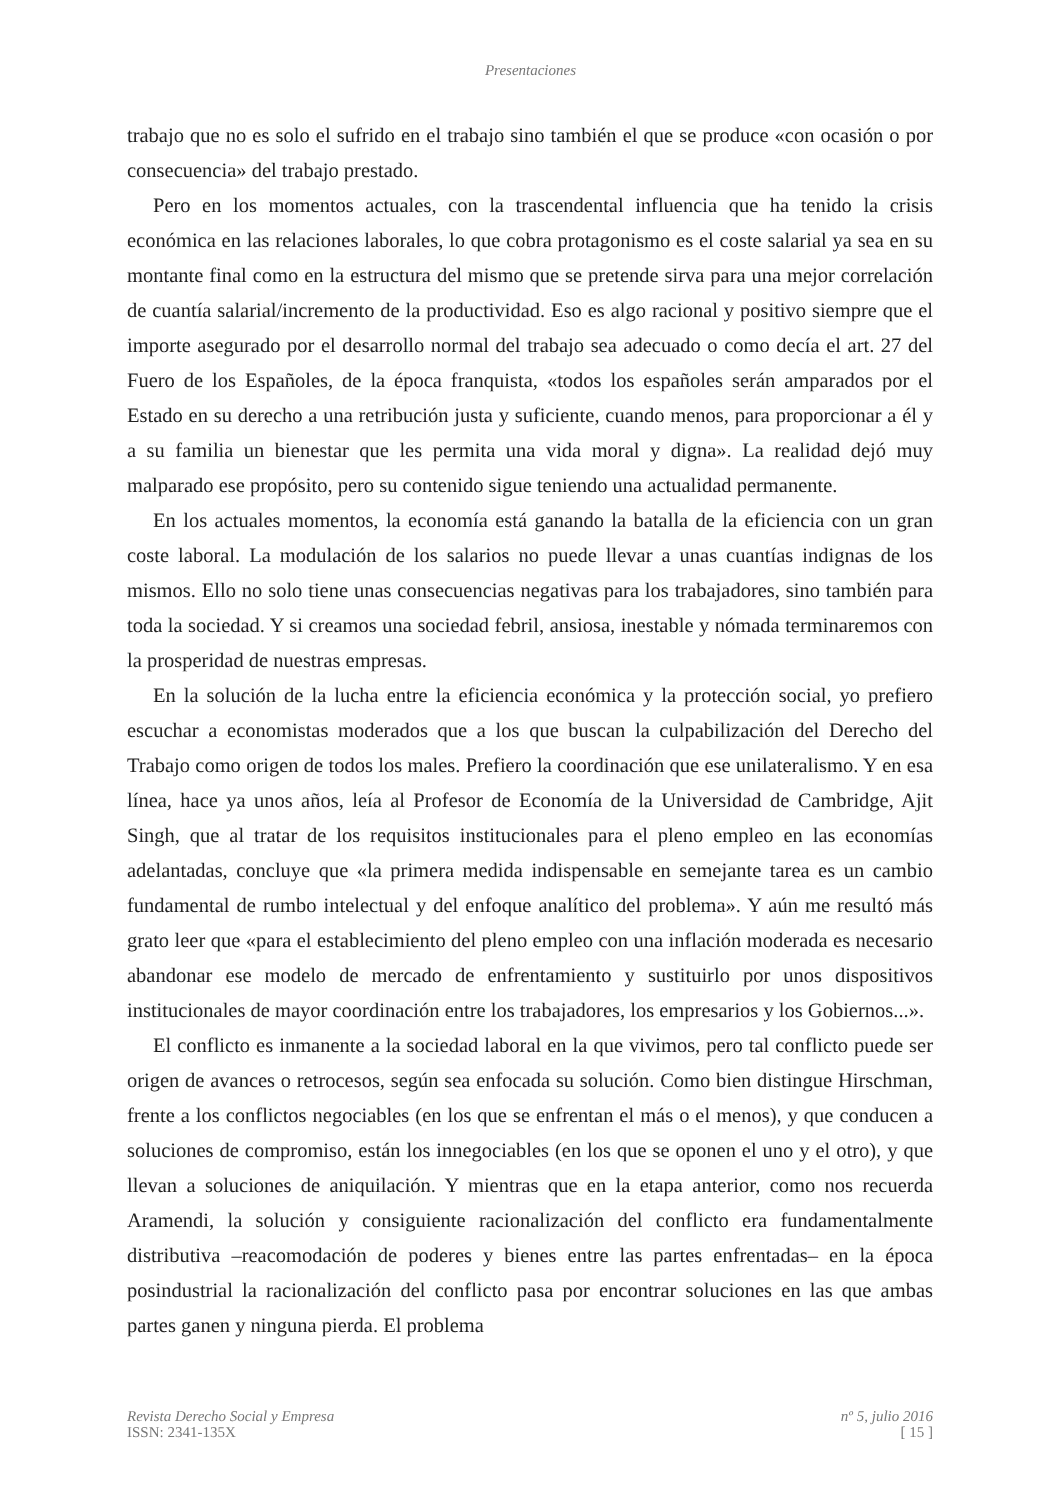Presentaciones
trabajo que no es solo el sufrido en el trabajo sino también el que se produce «con ocasión o por consecuencia» del trabajo prestado.
Pero en los momentos actuales, con la trascendental influencia que ha tenido la crisis económica en las relaciones laborales, lo que cobra protagonismo es el coste salarial ya sea en su montante final como en la estructura del mismo que se pretende sirva para una mejor correlación de cuantía salarial/incremento de la productividad. Eso es algo racional y positivo siempre que el importe asegurado por el desarrollo normal del trabajo sea adecuado o como decía el art. 27 del Fuero de los Españoles, de la época franquista, «todos los españoles serán amparados por el Estado en su derecho a una retribución justa y suficiente, cuando menos, para proporcionar a él y a su familia un bienestar que les permita una vida moral y digna». La realidad dejó muy malparado ese propósito, pero su contenido sigue teniendo una actualidad permanente.
En los actuales momentos, la economía está ganando la batalla de la eficiencia con un gran coste laboral. La modulación de los salarios no puede llevar a unas cuantías indignas de los mismos. Ello no solo tiene unas consecuencias negativas para los trabajadores, sino también para toda la sociedad. Y si creamos una sociedad febril, ansiosa, inestable y nómada terminaremos con la prosperidad de nuestras empresas.
En la solución de la lucha entre la eficiencia económica y la protección social, yo prefiero escuchar a economistas moderados que a los que buscan la culpabilización del Derecho del Trabajo como origen de todos los males. Prefiero la coordinación que ese unilateralismo. Y en esa línea, hace ya unos años, leía al Profesor de Economía de la Universidad de Cambridge, Ajit Singh, que al tratar de los requisitos institucionales para el pleno empleo en las economías adelantadas, concluye que «la primera medida indispensable en semejante tarea es un cambio fundamental de rumbo intelectual y del enfoque analítico del problema». Y aún me resultó más grato leer que «para el establecimiento del pleno empleo con una inflación moderada es necesario abandonar ese modelo de mercado de enfrentamiento y sustituirlo por unos dispositivos institucionales de mayor coordinación entre los trabajadores, los empresarios y los Gobiernos...».
El conflicto es inmanente a la sociedad laboral en la que vivimos, pero tal conflicto puede ser origen de avances o retrocesos, según sea enfocada su solución. Como bien distingue Hirschman, frente a los conflictos negociables (en los que se enfrentan el más o el menos), y que conducen a soluciones de compromiso, están los innegociables (en los que se oponen el uno y el otro), y que llevan a soluciones de aniquilación. Y mientras que en la etapa anterior, como nos recuerda Aramendi, la solución y consiguiente racionalización del conflicto era fundamentalmente distributiva –reacomodación de poderes y bienes entre las partes enfrentadas– en la época posindustrial la racionalización del conflicto pasa por encontrar soluciones en las que ambas partes ganen y ninguna pierda. El problema
Revista Derecho Social y Empresa
ISSN: 2341-135X
nº 5, julio 2016
[ 15 ]